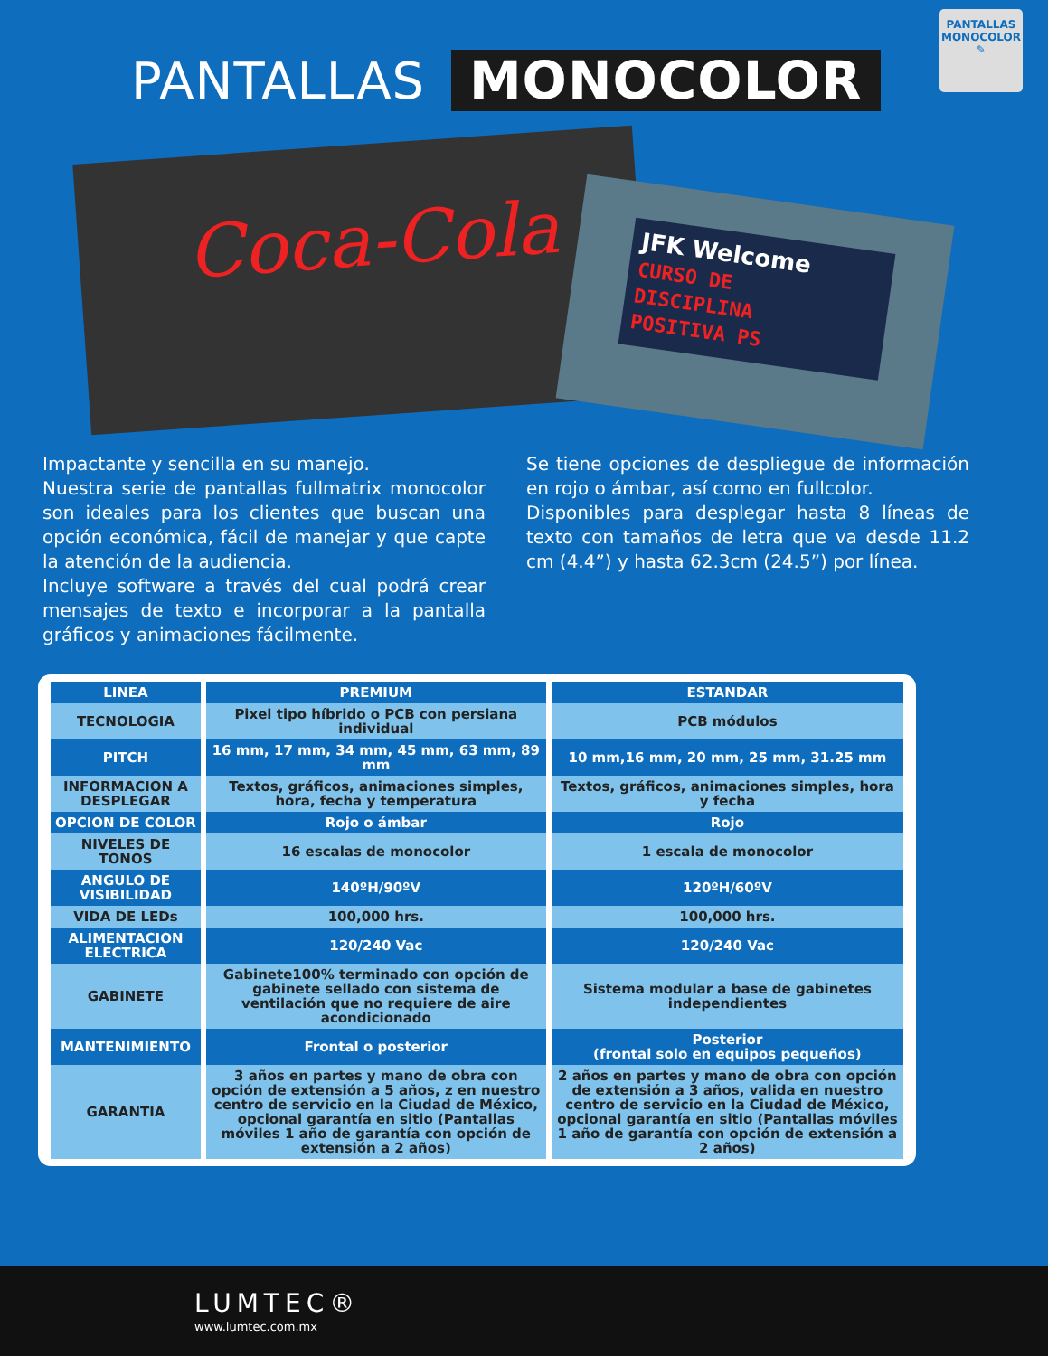PANTALLAS MONOCOLOR
PANTALLAS
MONOCOLOR
✎
Coca-Cola
JFK Welcome
CURSO DE
DISCIPLINA
POSITIVA PS
Impactante y sencilla en su manejo.
Nuestra serie de pantallas fullmatrix monocolor son ideales para los clientes que buscan una opción económica, fácil de manejar y que capte la atención de la audiencia.
Incluye software a través del cual podrá crear mensajes de texto e incorporar a la pantalla gráficos y animaciones fácilmente.
Se tiene opciones de despliegue de información en rojo o ámbar, así como en fullcolor.
Disponibles para desplegar hasta 8 líneas de texto con tamaños de letra que va desde 11.2 cm (4.4”) y hasta 62.3cm (24.5”) por línea.
| LINEA | PREMIUM | ESTANDAR |
| --- | --- | --- |
| TECNOLOGIA | Pixel tipo híbrido o PCB con persiana individual | PCB módulos |
| PITCH | 16 mm, 17 mm, 34 mm, 45 mm, 63 mm, 89 mm | 10 mm,16 mm, 20 mm, 25 mm, 31.25 mm |
| INFORMACION A DESPLEGAR | Textos, gráficos, animaciones simples, hora, fecha y temperatura | Textos, gráficos, animaciones simples, hora y fecha |
| OPCION DE COLOR | Rojo o ámbar | Rojo |
| NIVELES DE TONOS | 16 escalas de monocolor | 1 escala de monocolor |
| ANGULO DE VISIBILIDAD | 140ºH/90ºV | 120ºH/60ºV |
| VIDA DE LEDs | 100,000 hrs. | 100,000 hrs. |
| ALIMENTACION ELECTRICA | 120/240 Vac | 120/240 Vac |
| GABINETE | Gabinete100% terminado con opción de gabinete sellado con sistema de ventilación que no requiere de aire acondicionado | Sistema modular a base de gabinetes independientes |
| MANTENIMIENTO | Frontal o posterior | Posterior (frontal solo en equipos pequeños) |
| GARANTIA | 3 años en partes y mano de obra con opción de extensión a 5 años, z en nuestro centro de servicio en la Ciudad de México, opcional garantía en sitio (Pantallas móviles 1 año de garantía con opción de extensión a 2 años) | 2 años en partes y mano de obra con opción de extensión a 3 años, valida en nuestro centro de servicio en la Ciudad de México, opcional garantía en sitio (Pantallas móviles 1 año de garantía con opción de extensión a 2 años) |
LUMTEC®
www.lumtec.com.mx